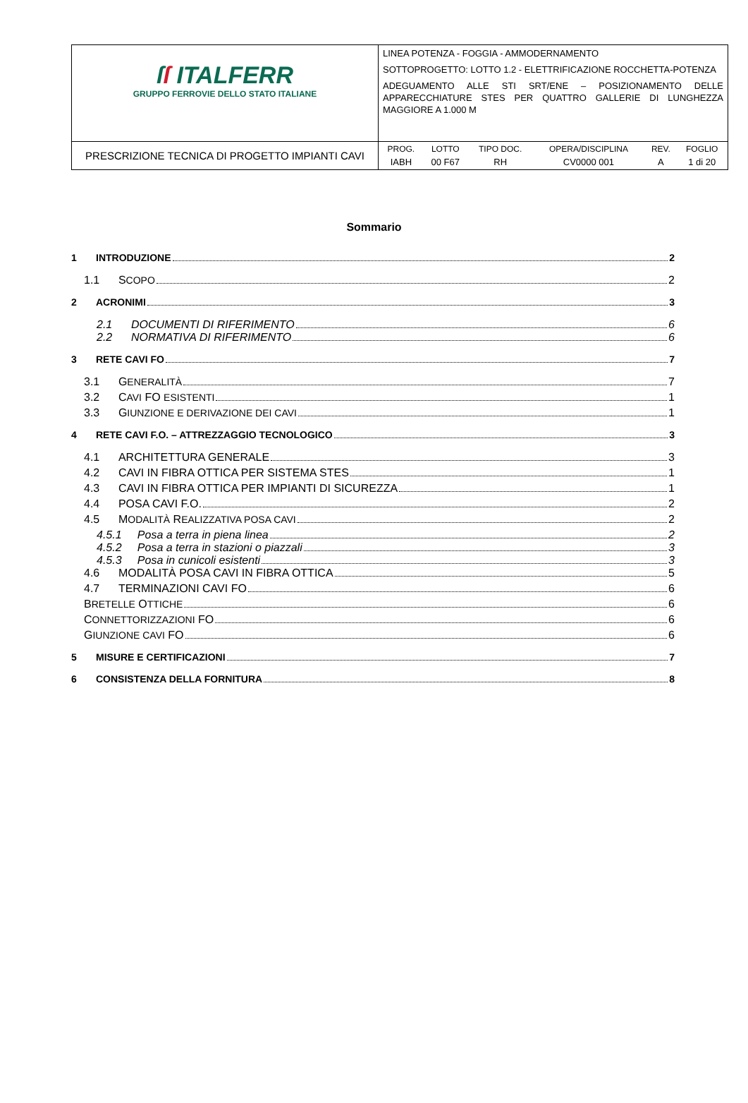| ſ ſ ITALFERR GRUPPO FERROVIE DELLO STATO ITALIANE | LINEA POTENZA - FOGGIA - AMMODERNAMENTO SOTTOPROGETTO: LOTTO 1.2 - ELETTRIFICAZIONE ROCCHETTA-POTENZA ADEGUAMENTO ALLE STI SRT/ENE – POSIZIONAMENTO DELLE APPARECCHIATURE STES PER QUATTRO GALLERIE DI LUNGHEZZA MAGGIORE A 1.000 M |
| PRESCRIZIONE TECNICA DI PROGETTO IMPIANTI CAVI | / PROG. / LOTTO / TIPO DOC. / OPERA/DISCIPLINA / REV. / FOGLIO / / --- / --- / --- / --- / --- / --- / / IABH / 00 F67 / RH / CV0000 001 / A / 1 di 20 / |
Sommario
1 INTRODUZIONE 2
1.1 SCOPO 2
2 ACRONIMI 3
2.1 DOCUMENTI DI RIFERIMENTO 6
2.2 NORMATIVA DI RIFERIMENTO 6
3 RETE CAVI FO 7
3.1 GENERALITÀ 7
3.2 CAVI FO ESISTENTI 1
3.3 GIUNZIONE E DERIVAZIONE DEI CAVI 1
4 RETE CAVI F.O. – ATTREZZAGGIO TECNOLOGICO 3
4.1 ARCHITETTURA GENERALE 3
4.2 CAVI IN FIBRA OTTICA PER SISTEMA STES 1
4.3 CAVI IN FIBRA OTTICA PER IMPIANTI DI SICUREZZA 1
4.4 POSA CAVI F.O. 2
4.5 MODALITÀ REALIZZATIVA POSA CAVI 2
4.5.1 Posa a terra in piena linea 2
4.5.2 Posa a terra in stazioni o piazzali 3
4.5.3 Posa in cunicoli esistenti 3
4.6 MODALITÀ POSA CAVI IN FIBRA OTTICA 5
4.7 TERMINAZIONI CAVI FO 6
BRETELLE OTTICHE 6
CONNETTORIZZAZIONI FO 6
GIUNZIONE CAVI FO 6
5 MISURE E CERTIFICAZIONI 7
6 CONSISTENZA DELLA FORNITURA 8